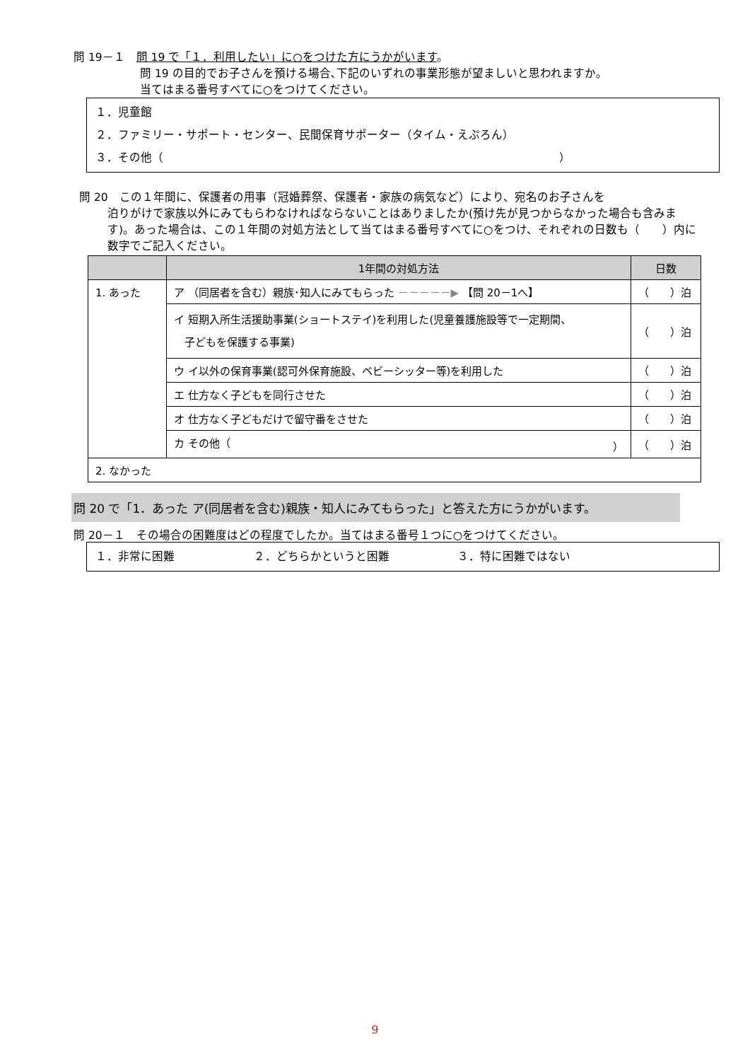問 19－１　問 19 で「１．利用したい」に○をつけた方にうかがいます。
問 19 の目的でお子さんを預ける場合､下記のいずれの事業形態が望ましいと思われますか。
当てはまる番号すべてに○をつけてください。
１．児童館
２．ファミリー・サポート・センター、民間保育サポーター（タイム・えぷろん）
３．その他（　　　　　　　　　　　　　　　　　　　　　　　　　　　　　　　　　　　）
問 20　この１年間に、保護者の用事（冠婚葬祭、保護者・家族の病気など）により、宛名のお子さんを
泊りがけで家族以外にみてもらわなければならないことはありましたか(預け先が見つからなかった場合も含みます)。あった場合は、この１年間の対処方法として当てはまる番号すべてに○をつけ、それぞれの日数も（　　）内に数字でご記入ください。
| | 1年間の対処方法 | 日数 |
| --- | --- | --- |
| 1. あった | ア （同居者を含む）親族･知人にみてもらった －－－－－▶ 【問 20－1へ】 | （ ）泊 |
| | イ 短期入所生活援助事業(ショートステイ)を利用した(児童養護施設等で一定期間、 子どもを保護する事業) | （ ）泊 |
| | ウ イ以外の保育事業(認可外保育施設、ベビーシッター等)を利用した | （ ）泊 |
| | エ 仕方なく子どもを同行させた | （ ）泊 |
| | オ 仕方なく子どもだけで留守番をさせた | （ ）泊 |
| | カ その他（ ） | （ ）泊 |
| 2. なかった | | |
問 20 で「1．あった ア(同居者を含む)親族・知人にみてもらった」と答えた方にうかがいます。
問 20－１　その場合の困難度はどの程度でしたか。当てはまる番号１つに○をつけてください。
１．非常に困難　　　　　　　２．どちらかというと困難　　　　　　３．特に困難ではない
9